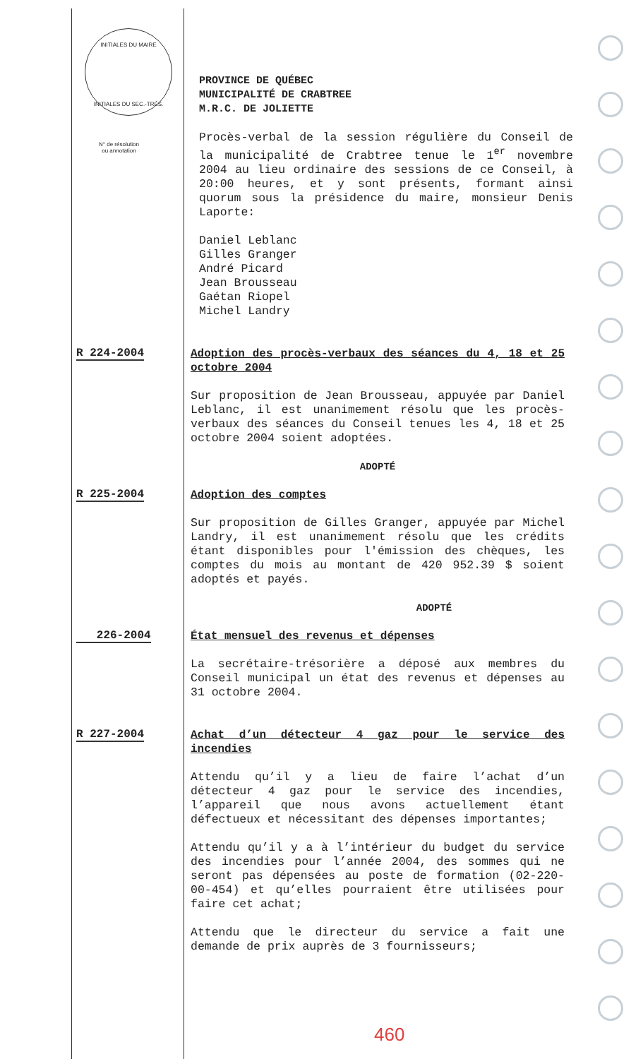INITIALES DU MAIRE
INITIALES DU SEC.-TRÉS.
N° de résolution
ou annotation
PROVINCE DE QUÉBEC
MUNICIPALITÉ DE CRABTREE
M.R.C. DE JOLIETTE
Procès-verbal de la session régulière du Conseil de la municipalité de Crabtree tenue le 1<sup>er</sup> novembre 2004 au lieu ordinaire des sessions de ce Conseil, à 20:00 heures, et y sont présents, formant ainsi quorum sous la présidence du maire, monsieur Denis Laporte:
Daniel Leblanc
Gilles Granger
André Picard
Jean Brousseau
Gaétan Riopel
Michel Landry
R 224-2004
Adoption des procès-verbaux des séances du 4, 18 et 25 octobre 2004
Sur proposition de Jean Brousseau, appuyée par Daniel Leblanc, il est unanimement résolu que les procès-verbaux des séances du Conseil tenues les 4, 18 et 25 octobre 2004 soient adoptées.
ADOPTÉ
R 225-2004
Adoption des comptes
Sur proposition de Gilles Granger, appuyée par Michel Landry, il est unanimement résolu que les crédits étant disponibles pour l'émission des chèques, les comptes du mois au montant de 420 952.39 $ soient adoptés et payés.
ADOPTÉ
226-2004
État mensuel des revenus et dépenses
La secrétaire-trésorière a déposé aux membres du Conseil municipal un état des revenus et dépenses au 31 octobre 2004.
R 227-2004
Achat d’un détecteur 4 gaz pour le service des incendies
Attendu qu’il y a lieu de faire l’achat d’un détecteur 4 gaz pour le service des incendies, l’appareil que nous avons actuellement étant défectueux et nécessitant des dépenses importantes;
Attendu qu’il y a à l’intérieur du budget du service des incendies pour l’année 2004, des sommes qui ne seront pas dépensées au poste de formation (02-220-00-454) et qu’elles pourraient être utilisées pour faire cet achat;
Attendu que le directeur du service a fait une demande de prix auprès de 3 fournisseurs;
460